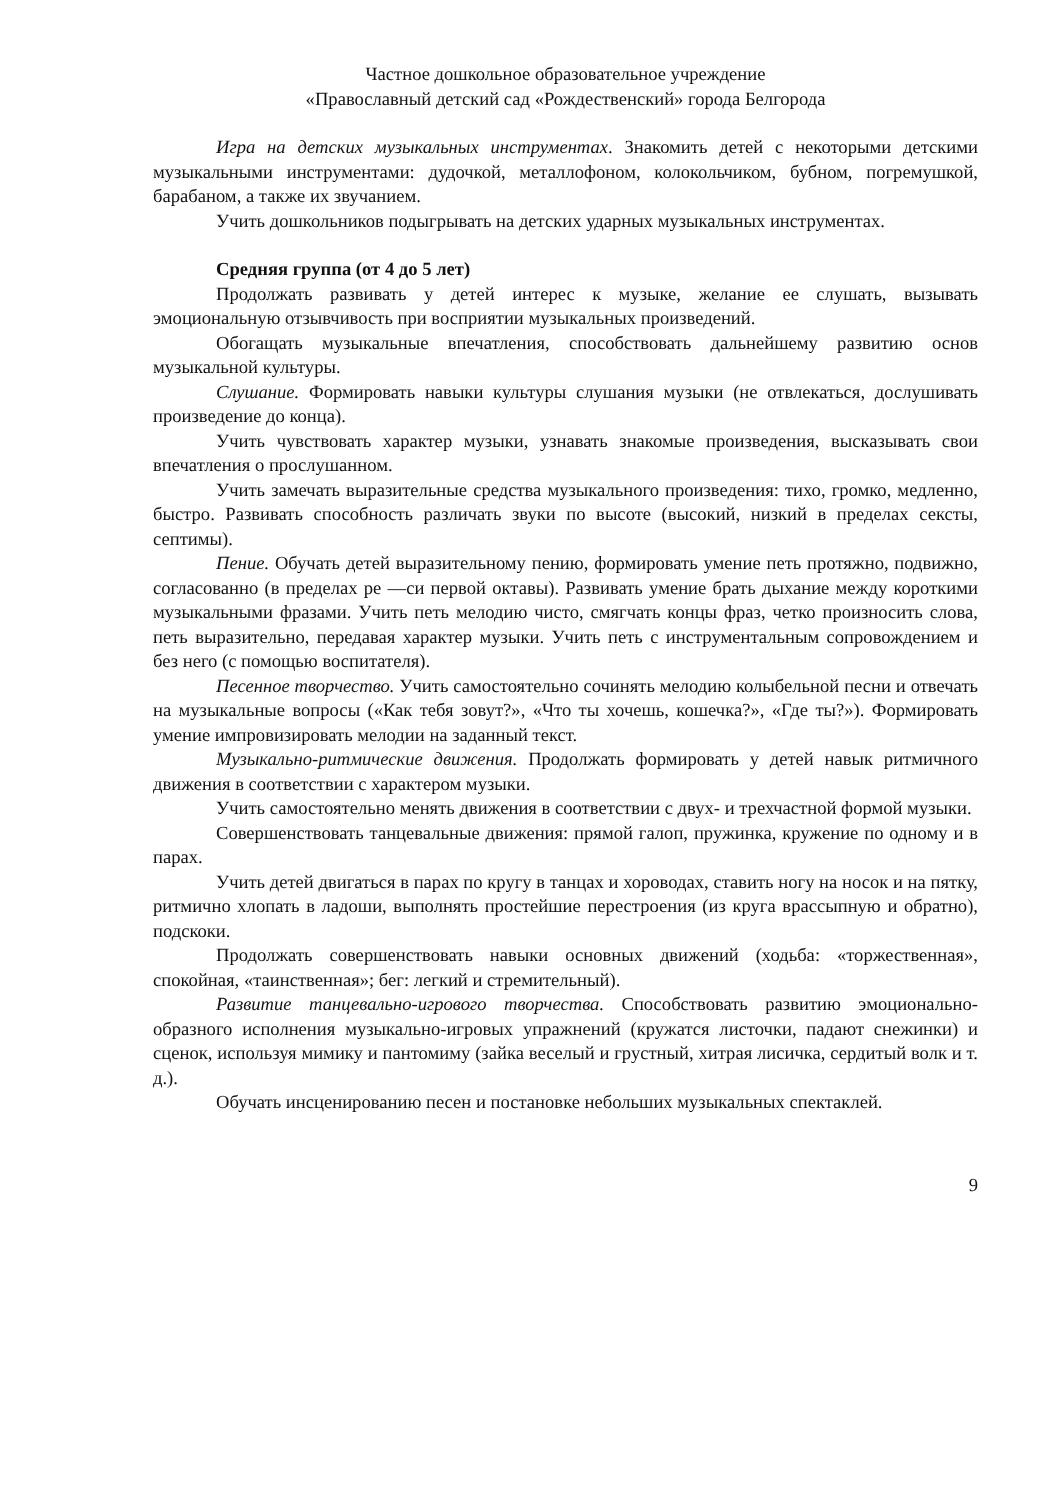Частное дошкольное образовательное учреждение
«Православный детский сад «Рождественский» города Белгорода
Игра на детских музыкальных инструментах. Знакомить детей с некоторыми детскими музыкальными инструментами: дудочкой, металлофоном, колокольчиком, бубном, погремушкой, барабаном, а также их звучанием.
Учить дошкольников подыгрывать на детских ударных музыкальных инструментах.
Средняя группа (от 4 до 5 лет)
Продолжать развивать у детей интерес к музыке, желание ее слушать, вызывать эмоциональную отзывчивость при восприятии музыкальных произведений.
Обогащать музыкальные впечатления, способствовать дальнейшему развитию основ музыкальной культуры.
Слушание. Формировать навыки культуры слушания музыки (не отвлекаться, дослушивать произведение до конца).
Учить чувствовать характер музыки, узнавать знакомые произведения, высказывать свои впечатления о прослушанном.
Учить замечать выразительные средства музыкального произведения: тихо, громко, медленно, быстро. Развивать способность различать звуки по высоте (высокий, низкий в пределах сексты, септимы).
Пение. Обучать детей выразительному пению, формировать умение петь протяжно, подвижно, согласованно (в пределах ре —си первой октавы). Развивать умение брать дыхание между короткими музыкальными фразами. Учить петь мелодию чисто, смягчать концы фраз, четко произносить слова, петь выразительно, передавая характер музыки. Учить петь с инструментальным сопровождением и без него (с помощью воспитателя).
Песенное творчество. Учить самостоятельно сочинять мелодию колыбельной песни и отвечать на музыкальные вопросы («Как тебя зовут?», «Что ты хочешь, кошечка?», «Где ты?»). Формировать умение импровизировать мелодии на заданный текст.
Музыкально-ритмические движения. Продолжать формировать у детей навык ритмичного движения в соответствии с характером музыки.
Учить самостоятельно менять движения в соответствии с двух- и трехчастной формой музыки.
Совершенствовать танцевальные движения: прямой галоп, пружинка, кружение по одному и в парах.
Учить детей двигаться в парах по кругу в танцах и хороводах, ставить ногу на носок и на пятку, ритмично хлопать в ладоши, выполнять простейшие перестроения (из круга врассыпную и обратно), подскоки.
Продолжать совершенствовать навыки основных движений (ходьба: «торжественная», спокойная, «таинственная»; бег: легкий и стремительный).
Развитие танцевально-игрового творчества. Способствовать развитию эмоционально-образного исполнения музыкально-игровых упражнений (кружатся листочки, падают снежинки) и сценок, используя мимику и пантомиму (зайка веселый и грустный, хитрая лисичка, сердитый волк и т. д.).
Обучать инсценированию песен и постановке небольших музыкальных спектаклей.
9